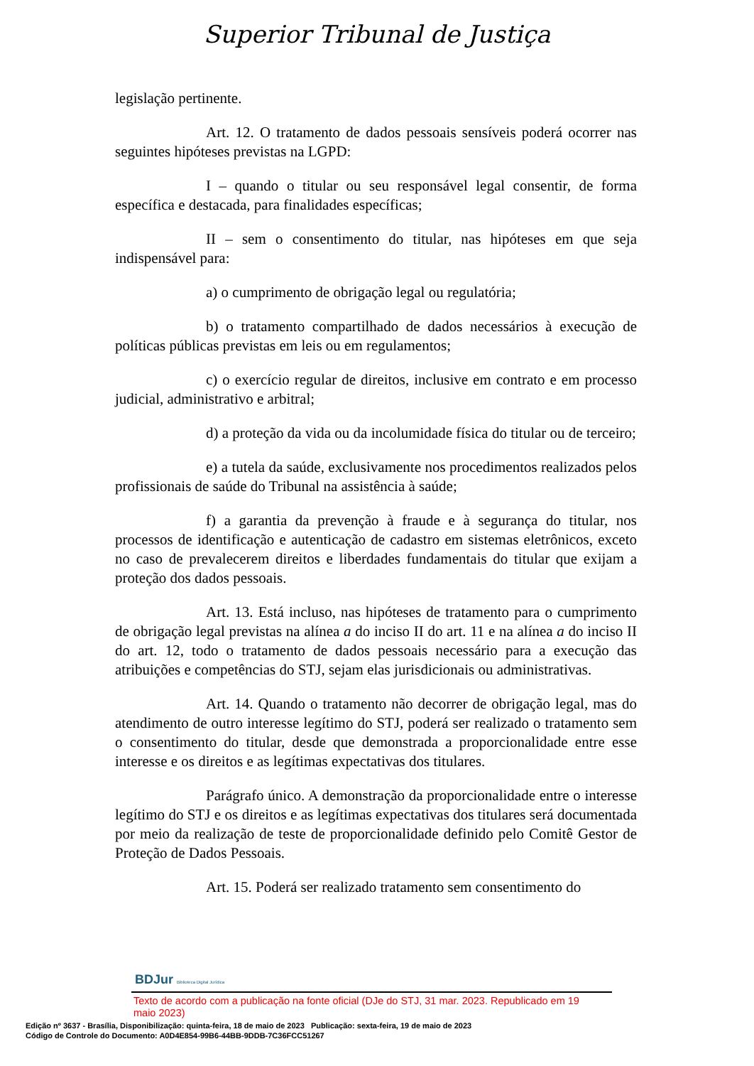Superior Tribunal de Justiça
legislação pertinente.
Art. 12. O tratamento de dados pessoais sensíveis poderá ocorrer nas seguintes hipóteses previstas na LGPD:
I – quando o titular ou seu responsável legal consentir, de forma específica e destacada, para finalidades específicas;
II – sem o consentimento do titular, nas hipóteses em que seja indispensável para:
a) o cumprimento de obrigação legal ou regulatória;
b) o tratamento compartilhado de dados necessários à execução de políticas públicas previstas em leis ou em regulamentos;
c) o exercício regular de direitos, inclusive em contrato e em processo judicial, administrativo e arbitral;
d) a proteção da vida ou da incolumidade física do titular ou de terceiro;
e) a tutela da saúde, exclusivamente nos procedimentos realizados pelos profissionais de saúde do Tribunal na assistência à saúde;
f) a garantia da prevenção à fraude e à segurança do titular, nos processos de identificação e autenticação de cadastro em sistemas eletrônicos, exceto no caso de prevalecerem direitos e liberdades fundamentais do titular que exijam a proteção dos dados pessoais.
Art. 13. Está incluso, nas hipóteses de tratamento para o cumprimento de obrigação legal previstas na alínea a do inciso II do art. 11 e na alínea a do inciso II do art. 12, todo o tratamento de dados pessoais necessário para a execução das atribuições e competências do STJ, sejam elas jurisdicionais ou administrativas.
Art. 14. Quando o tratamento não decorrer de obrigação legal, mas do atendimento de outro interesse legítimo do STJ, poderá ser realizado o tratamento sem o consentimento do titular, desde que demonstrada a proporcionalidade entre esse interesse e os direitos e as legítimas expectativas dos titulares.
Parágrafo único. A demonstração da proporcionalidade entre o interesse legítimo do STJ e os direitos e as legítimas expectativas dos titulares será documentada por meio da realização de teste de proporcionalidade definido pelo Comitê Gestor de Proteção de Dados Pessoais.
Art. 15. Poderá ser realizado tratamento sem consentimento do
BDJur Biblioteca Digital Jurídica
Texto de acordo com a publicação na fonte oficial (DJe do STJ, 31 mar. 2023. Republicado em 19 maio 2023)
Edição nº 3637 - Brasília, Disponibilização: quinta-feira, 18 de maio de 2023 Publicação: sexta-feira, 19 de maio de 2023
Código de Controle do Documento: A0D4E854-99B6-44BB-9DDB-7C36FCC51267